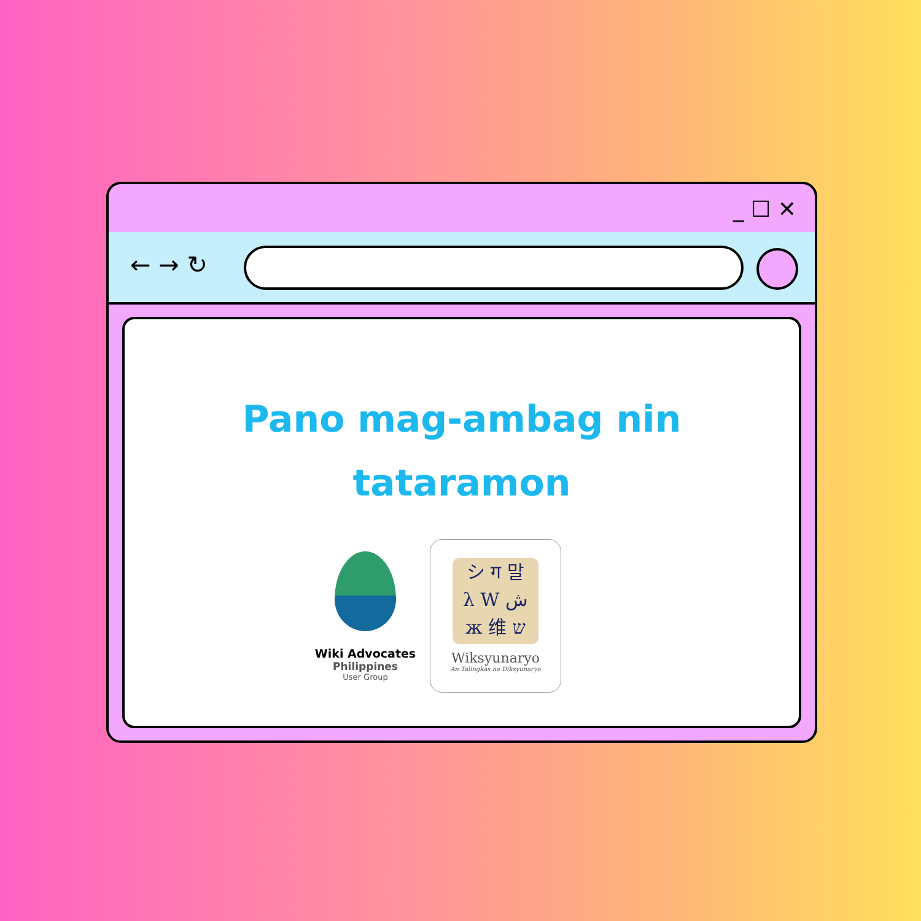_ ☐ ✕
← → ↻
Pano mag-ambag nin
tataramon
Wiki Advocates
Philippines
User Group
シ ग 말
λ W ش
ж 维 ש
Wiksyunaryo
An Talingkas na Diksyunaryo